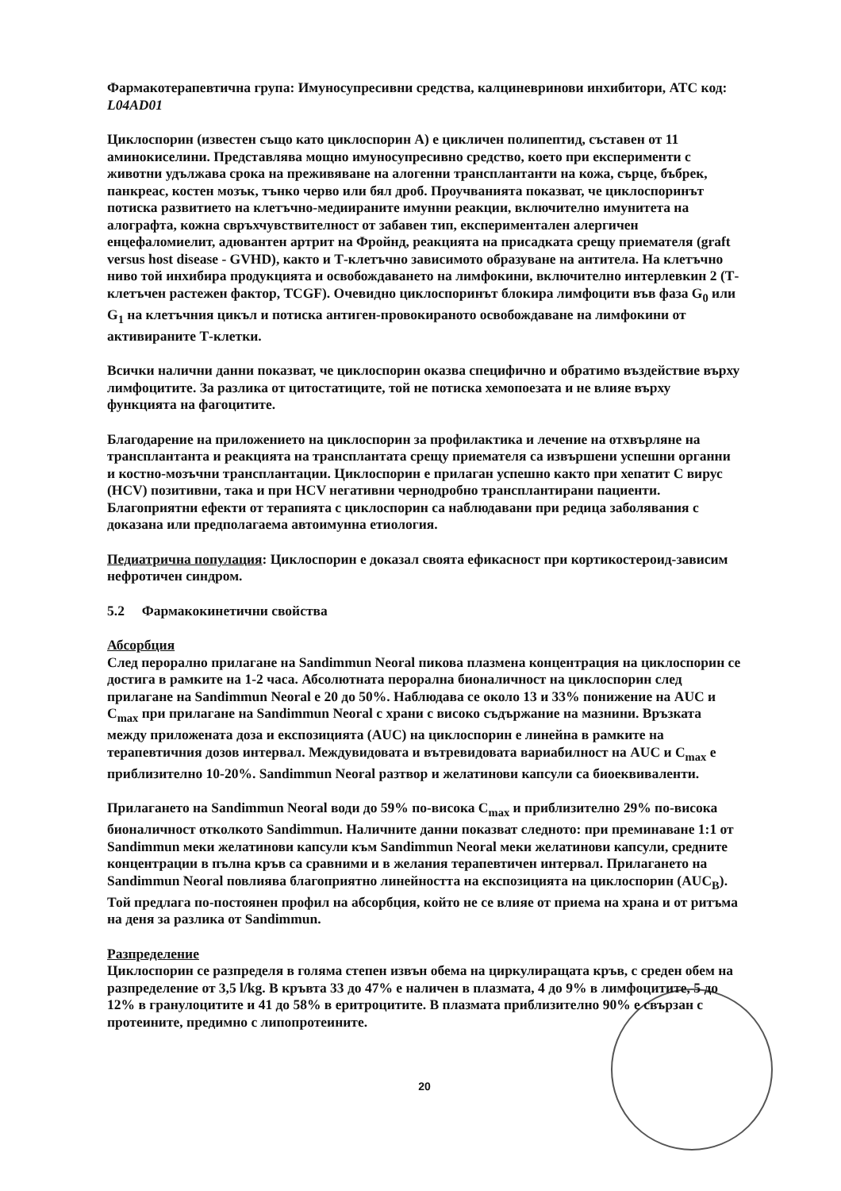Фармакотерапевтична група: Имуносупресивни средства, калциневринови инхибитори, ATC код: L04AD01
Циклоспорин (известен също като циклоспорин A) е цикличен полипептид, съставен от 11 аминокиселини. Представлява мощно имуносупресивно средство, което при експерименти с животни удължава срока на преживяване на алогенни трансплантанти на кожа, сърце, бъбрек, панкреас, костен мозък, тънко черво или бял дроб. Проучванията показват, че циклоспоринът потиска развитието на клетъчно-медиираните имунни реакции, включително имунитета на алографта, кожна свръхчувствителност от забавен тип, експериментален алергичен енцефаломиелит, адювантен артрит на Фройнд, реакцията на присадката срещу приемателя (graft versus host disease - GVHD), както и Т-клетъчно зависимото образуване на антитела. На клетъчно ниво той инхибира продукцията и освобождаването на лимфокини, включително интерлевкин 2 (Т-клетъчен растежен фактор, TCGF). Очевидно циклоспоринът блокира лимфоцити във фаза G<sub>0</sub> или G<sub>1</sub> на клетъчния цикъл и потиска антиген-провокираното освобождаване на лимфокини от активираните Т-клетки.
Всички налични данни показват, че циклоспорин оказва специфично и обратимо въздействие върху лимфоцитите. За разлика от цитостатиците, той не потиска хемопоезата и не влияе върху функцията на фагоцитите.
Благодарение на приложението на циклоспорин за профилактика и лечение на отхвърляне на трансплантанта и реакцията на трансплантата срещу приемателя са извършени успешни органни и костно-мозъчни трансплантации. Циклоспорин е прилаган успешно както при хепатит C вирус (HCV) позитивни, така и при HCV негативни чернодробно трансплантирани пациенти. Благоприятни ефекти от терапията с циклоспорин са наблюдавани при редица заболявания с доказана или предполагаема автоимунна етиология.
Педиатрична популация: Циклоспорин е доказал своята ефикасност при кортикостероид-зависим нефротичен синдром.
5.2 Фармакокинетични свойства
Абсорбция
След перорално прилагане на Sandimmun Neoral пикова плазмена концентрация на циклоспорин се достига в рамките на 1-2 часа. Абсолютната перорална бионаличност на циклоспорин след прилагане на Sandimmun Neoral е 20 до 50%. Наблюдава се около 13 и 33% понижение на AUC и C<sub>max</sub> при прилагане на Sandimmun Neoral с храни с високо съдържание на мазнини. Връзката между приложената доза и експозицията (AUC) на циклоспорин е линейна в рамките на терапевтичния дозов интервал. Междувидовата и вътревидовата вариабилност на AUC и C<sub>max</sub> е приблизително 10-20%. Sandimmun Neoral разтвор и желатинови капсули са биоеквиваленти.
Прилагането на Sandimmun Neoral води до 59% по-висока C<sub>max</sub> и приблизително 29% по-висока бионаличност отколкото Sandimmun. Наличните данни показват следното: при преминаване 1:1 от Sandimmun меки желатинови капсули към Sandimmun Neoral меки желатинови капсули, средните концентрации в пълна кръв са сравними и в желания терапевтичен интервал. Прилагането на Sandimmun Neoral повлиява благоприятно линейността на експозицията на циклоспорин (AUC<sub>B</sub>). Той предлага по-постоянен профил на абсорбция, който не се влияе от приема на храна и от ритъма на деня за разлика от Sandimmun.
Разпределение
Циклоспорин се разпределя в голяма степен извън обема на циркулиращата кръв, с среден обем на разпределение от 3,5 l/kg. В кръвта 33 до 47% е наличен в плазмата, 4 до 9% в лимфоцитите, 5 до 12% в гранулоцитите и 41 до 58% в еритроцитите. В плазмата приблизително 90% е свързан с протеините, предимно с липопротеините.
20